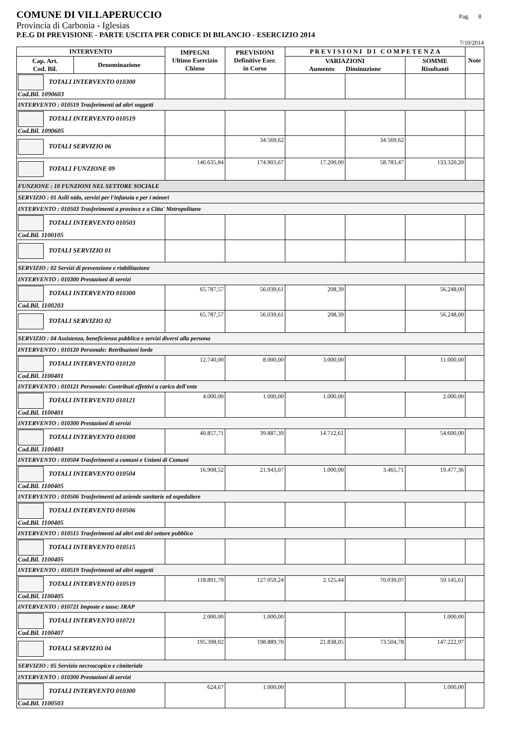COMUNE DI VILLAPERUCCIO
Pag. 8
Provincia di Carbonia - Iglesias
P.E.G DI PREVISIONE - PARTE USCITA PER CODICE DI BILANCIO - ESERCIZIO 2014
7/10/2014
| INTERVENTO | | IMPEGNI Ultimo Esercizio Chiuso | PREVISIONI Definitive Eser. in Corso | P R E V I S I O N I D I C O M P E T E N Z A | | | Note |
| --- | --- | --- | --- | --- | --- | --- | --- |
| Cap. Art. Cod. Bil. | Denominazione | | | VARIAZIONI Aumento Diminuzione | | SOMME Risultanti | |
| TOTALI INTERVENTO 010300 Cod.Bil. 1090603 | | | | | | | |
| INTERVENTO : 010519 Trasferimenti ad altri soggetti | | | | | | | |
| TOTALI INTERVENTO 010519 Cod.Bil. 1090605 | | | | | | | |
| TOTALI SERVIZIO 06 | | | 34.569,62 | | 34.569,62 | | |
| TOTALI FUNZIONE 09 | | 146.635,84 | 174.903,67 | 17.200,00 | 58.783,47 | 133.320,20 | |
| FUNZIONE : 10 FUNZIONI NEL SETTORE SOCIALE | | | | | | | |
| SERVIZIO : 01 Asili nido, servizi per l'infanzia e per i minori | | | | | | | |
| INTERVENTO : 010503 Trasferimenti a province e a Citta' Metropolitane | | | | | | | |
| TOTALI INTERVENTO 010503 Cod.Bil. 1100105 | | | | | | | |
| TOTALI SERVIZIO 01 | | | | | | | |
| SERVIZIO : 02 Servizi di prevenzione e riabilitazione | | | | | | | |
| INTERVENTO : 010300 Prestazioni di servizi | | | | | | | |
| TOTALI INTERVENTO 010300 Cod.Bil. 1100203 | | 65.787,57 | 56.039,61 | 208,39 | | 56.248,00 | |
| TOTALI SERVIZIO 02 | | 65.787,57 | 56.039,61 | 208,39 | | 56.248,00 | |
| SERVIZIO : 04 Assistenza, beneficienza pubblica e servizi diversi alla persona | | | | | | | |
| INTERVENTO : 010120 Personale: Retribuzioni lorde | | | | | | | |
| TOTALI INTERVENTO 010120 Cod.Bil. 1100401 | | 12.740,00 | 8.000,00 | 3.000,00 | | 11.000,00 | |
| INTERVENTO : 010121 Personale: Contributi effettivi a carico dell'ente | | | | | | | |
| TOTALI INTERVENTO 010121 Cod.Bil. 1100401 | | 4.000,00 | 1.000,00 | 1.000,00 | | 2.000,00 | |
| INTERVENTO : 010300 Prestazioni di servizi | | | | | | | |
| TOTALI INTERVENTO 010300 Cod.Bil. 1100403 | | 40.857,71 | 39.887,39 | 14.712,61 | | 54.600,00 | |
| INTERVENTO : 010504 Trasferimenti a comuni e Unioni di Comuni | | | | | | | |
| TOTALI INTERVENTO 010504 Cod.Bil. 1100405 | | 16.908,52 | 21.943,07 | 1.000,00 | 3.465,71 | 19.477,36 | |
| INTERVENTO : 010506 Trasferimenti ad aziende sanitarie ed ospedaliere | | | | | | | |
| TOTALI INTERVENTO 010506 Cod.Bil. 1100405 | | | | | | | |
| INTERVENTO : 010515 Trasferimenti ad altri enti del settore pubblico | | | | | | | |
| TOTALI INTERVENTO 010515 Cod.Bil. 1100405 | | | | | | | |
| INTERVENTO : 010519 Trasferimenti ad altri soggetti | | | | | | | |
| TOTALI INTERVENTO 010519 Cod.Bil. 1100405 | | 118.891,79 | 127.059,24 | 2.125,44 | 70.039,07 | 59.145,61 | |
| INTERVENTO : 010721 Imposte e tasse: IRAP | | | | | | | |
| TOTALI INTERVENTO 010721 Cod.Bil. 1100407 | | 2.000,00 | 1.000,00 | | | 1.000,00 | |
| TOTALI SERVIZIO 04 | | 195.398,02 | 198.889,70 | 21.838,05 | 73.504,78 | 147.222,97 | |
| SERVIZIO : 05 Servizio necroscopico e cimiteriale | | | | | | | |
| INTERVENTO : 010300 Prestazioni di servizi | | | | | | | |
| TOTALI INTERVENTO 010300 Cod.Bil. 1100503 | | 624,67 | 1.000,00 | | | 1.000,00 | |